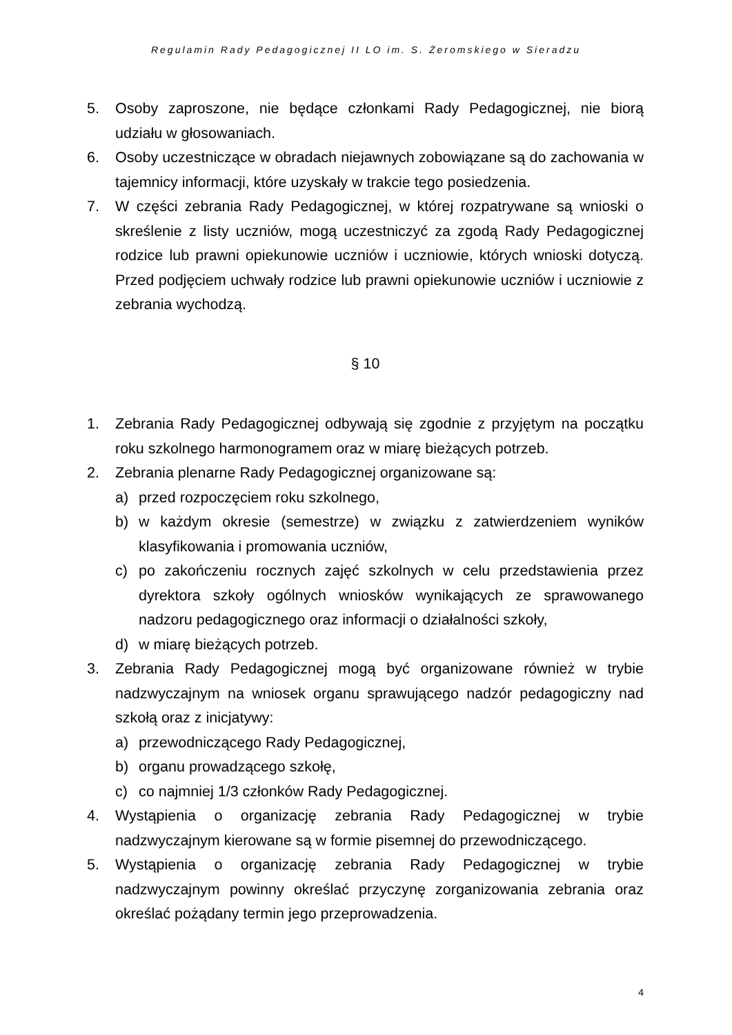Regulamin Rady Pedagogicznej II LO im. S. Żeromskiego w Sieradzu
5. Osoby zaproszone, nie będące członkami Rady Pedagogicznej, nie biorą udziału w głosowaniach.
6. Osoby uczestniczące w obradach niejawnych zobowiązane są do zachowania w tajemnicy informacji, które uzyskały w trakcie tego posiedzenia.
7. W części zebrania Rady Pedagogicznej, w której rozpatrywane są wnioski o skreślenie z listy uczniów, mogą uczestniczyć za zgodą Rady Pedagogicznej rodzice lub prawni opiekunowie uczniów i uczniowie, których wnioski dotyczą. Przed podjęciem uchwały rodzice lub prawni opiekunowie uczniów i uczniowie z zebrania wychodzą.
§ 10
1. Zebrania Rady Pedagogicznej odbywają się zgodnie z przyjętym na początku roku szkolnego harmonogramem oraz w miarę bieżących potrzeb.
2. Zebrania plenarne Rady Pedagogicznej organizowane są:
a) przed rozpoczęciem roku szkolnego,
b) w każdym okresie (semestrze) w związku z zatwierdzeniem wyników klasyfikowania i promowania uczniów,
c) po zakończeniu rocznych zajęć szkolnych w celu przedstawienia przez dyrektora szkoły ogólnych wniosków wynikających ze sprawowanego nadzoru pedagogicznego oraz informacji o działalności szkoły,
d) w miarę bieżących potrzeb.
3. Zebrania Rady Pedagogicznej mogą być organizowane również w trybie nadzwyczajnym na wniosek organu sprawującego nadzór pedagogiczny nad szkołą oraz z inicjatywy:
a) przewodniczącego Rady Pedagogicznej,
b) organu prowadzącego szkołę,
c) co najmniej 1/3 członków Rady Pedagogicznej.
4. Wystąpienia o organizację zebrania Rady Pedagogicznej w trybie nadzwyczajnym kierowane są w formie pisemnej do przewodniczącego.
5. Wystąpienia o organizację zebrania Rady Pedagogicznej w trybie nadzwyczajnym powinny określać przyczynę zorganizowania zebrania oraz określać pożądany termin jego przeprowadzenia.
4